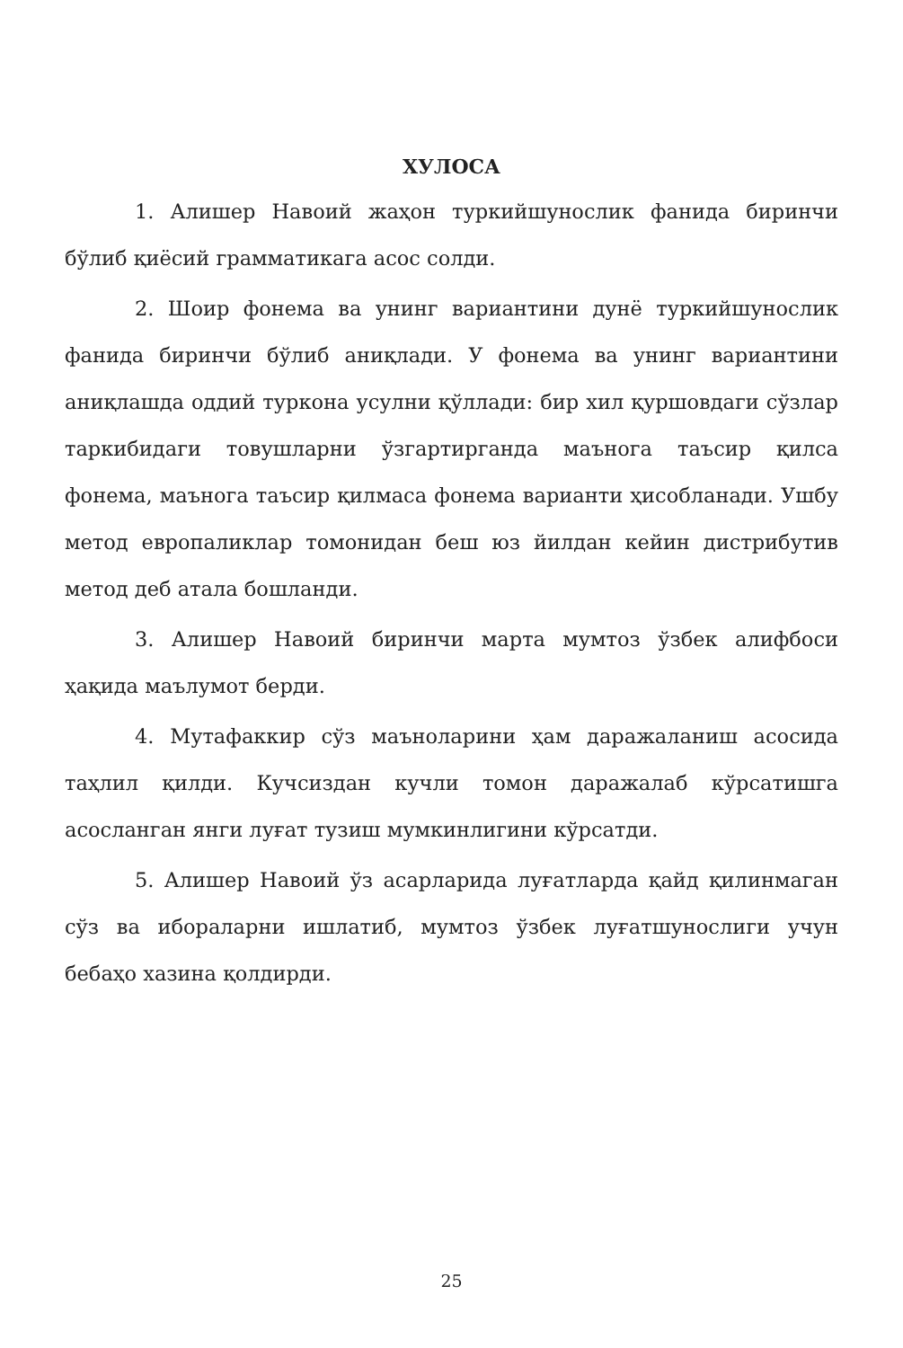ХУЛОСА
1. Алишер Навоий жаҳон туркийшунослик фанида биринчи бўлиб қиёсий грамматикага асос солди.
2. Шоир фонема ва унинг вариантини дунё туркийшунослик фанида биринчи бўлиб аниқлади. У фонема ва унинг вариантини аниқлашда оддий туркона усулни қўллади: бир хил қуршовдаги сўзлар таркибидаги товушларни ўзгартирганда маънога таъсир қилса фонема, маънога таъсир қилмаса фонема варианти ҳисобланади. Ушбу метод европаликлар томонидан беш юз йилдан кейин дистрибутив метод деб атала бошланди.
3. Алишер Навоий биринчи марта мумтоз ўзбек алифбоси ҳақида маълумот берди.
4. Мутафаккир сўз маъноларини ҳам даражаланиш асосида таҳлил қилди. Кучсиздан кучли томон даражалаб кўрсатишга асосланган янги луғат тузиш мумкинлигини кўрсатди.
5. Алишер Навоий ўз асарларида луғатларда қайд қилинмаган сўз ва ибораларни ишлатиб, мумтоз ўзбек луғатшунослиги учун бебаҳо хазина қолдирди.
25